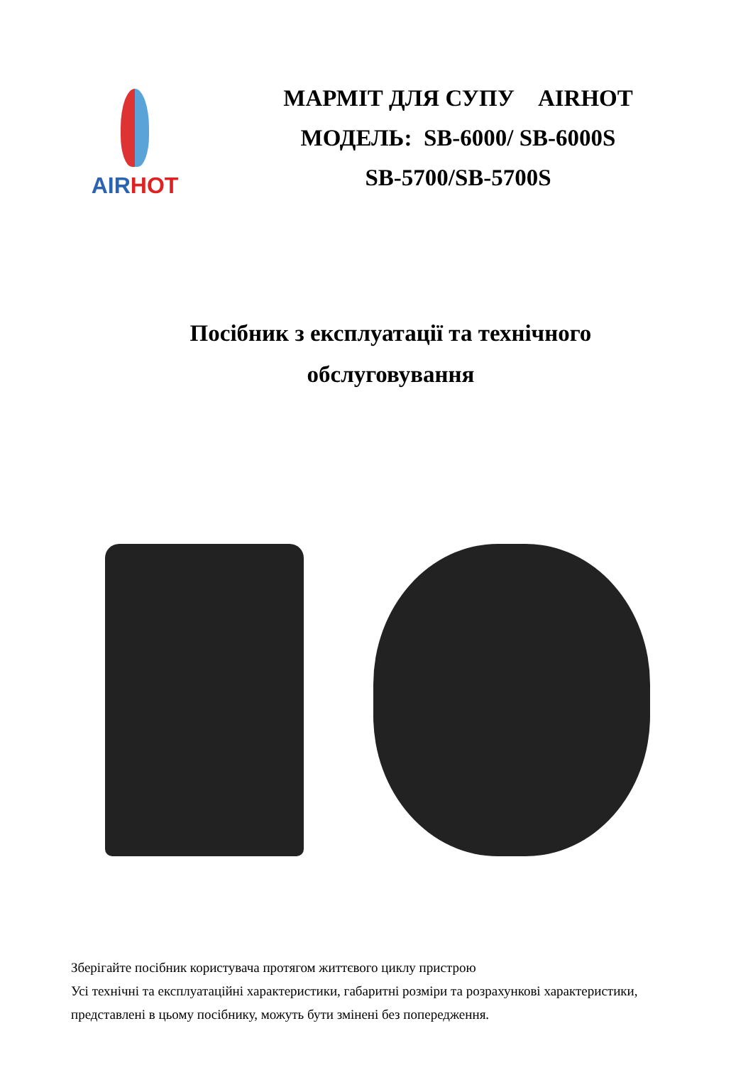AIRHOT
МАРМІТ ДЛЯ СУПУ AIRHOT
МОДЕЛЬ: SB-6000/ SB-6000S
SB-5700/SB-5700S
Посібник з експлуатації та технічного
обслуговування
Зберігайте посібник користувача протягом життєвого циклу пристрою
Усі технічні та експлуатаційні характеристики, габаритні розміри та розрахункові характеристики, представлені в цьому посібнику, можуть бути змінені без попередження.